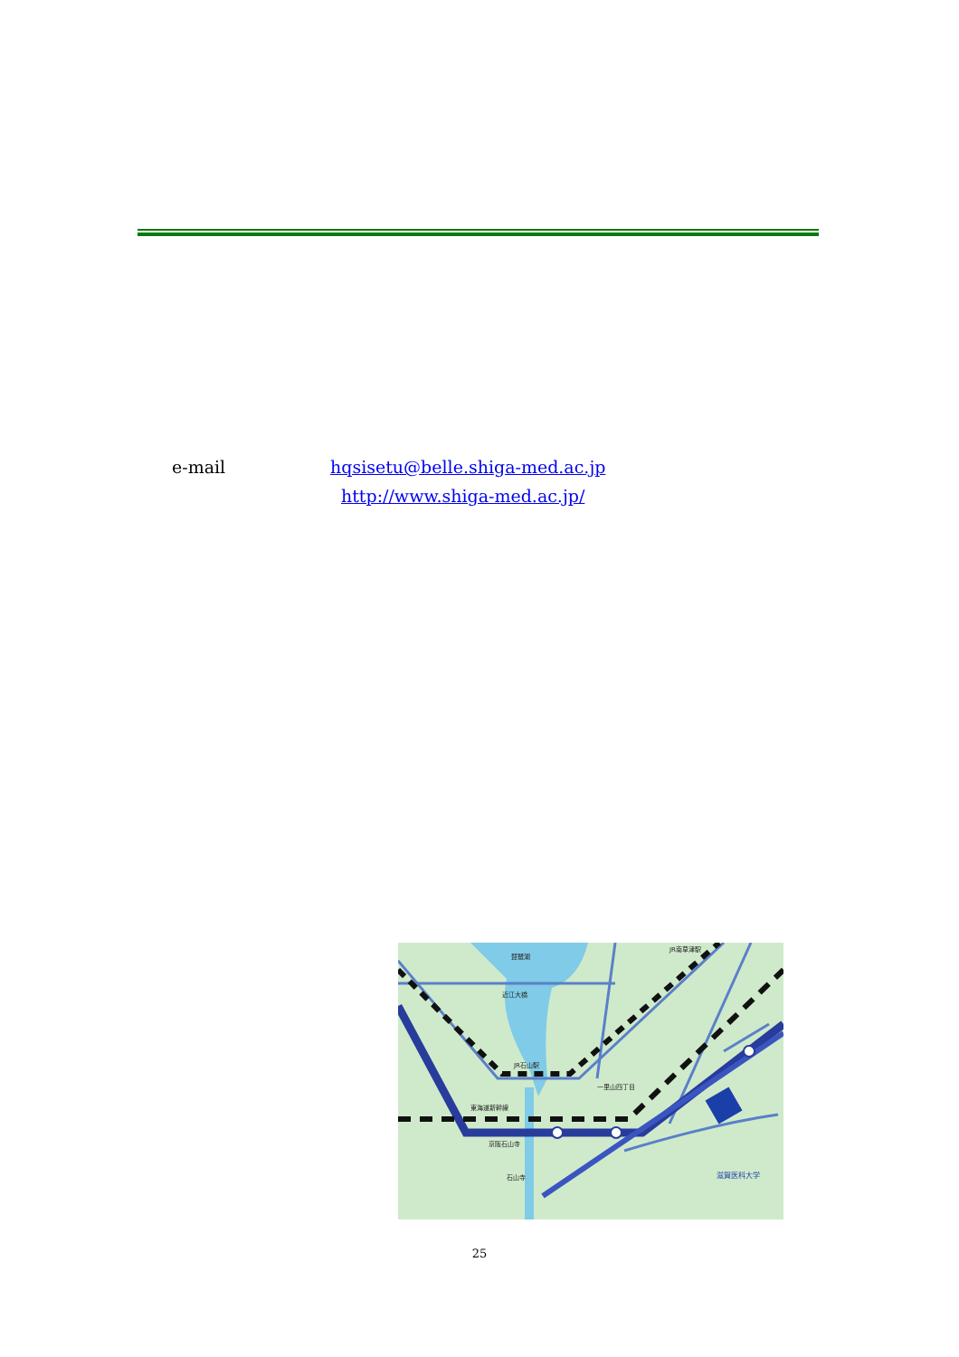e-mail hqsisetu@belle.shiga-med.ac.jp
http://www.shiga-med.ac.jp/
琵琶湖
近江大橋
JR石山駅
東海道新幹線
京阪石山寺
石山寺
一里山四丁目
JR南草津駅
滋賀医科大学
25